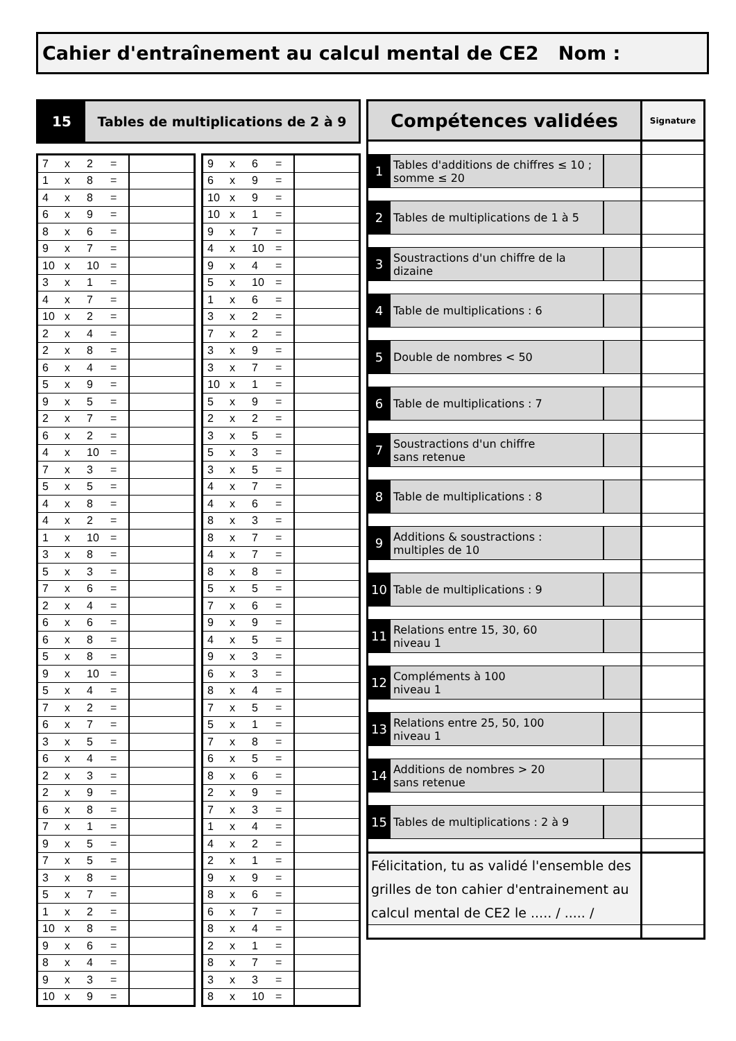Cahier d'entraînement au calcul mental de CE2 Nom :
15 Tables de multiplications de 2 à 9
| 7 | x | 2 | = | |
| 1 | x | 8 | = | |
| 4 | x | 8 | = | |
| 6 | x | 9 | = | |
| 8 | x | 6 | = | |
| 9 | x | 7 | = | |
| 10 | x | 10 | = | |
| 3 | x | 1 | = | |
| 4 | x | 7 | = | |
| 10 | x | 2 | = | |
| 2 | x | 4 | = | |
| 2 | x | 8 | = | |
| 6 | x | 4 | = | |
| 5 | x | 9 | = | |
| 9 | x | 5 | = | |
| 2 | x | 7 | = | |
| 6 | x | 2 | = | |
| 4 | x | 10 | = | |
| 7 | x | 3 | = | |
| 5 | x | 5 | = | |
| 4 | x | 8 | = | |
| 4 | x | 2 | = | |
| 1 | x | 10 | = | |
| 3 | x | 8 | = | |
| 5 | x | 3 | = | |
| 7 | x | 6 | = | |
| 2 | x | 4 | = | |
| 6 | x | 6 | = | |
| 6 | x | 8 | = | |
| 5 | x | 8 | = | |
| 9 | x | 10 | = | |
| 5 | x | 4 | = | |
| 7 | x | 2 | = | |
| 6 | x | 7 | = | |
| 3 | x | 5 | = | |
| 6 | x | 4 | = | |
| 2 | x | 3 | = | |
| 2 | x | 9 | = | |
| 6 | x | 8 | = | |
| 7 | x | 1 | = | |
| 9 | x | 5 | = | |
| 7 | x | 5 | = | |
| 3 | x | 8 | = | |
| 5 | x | 7 | = | |
| 1 | x | 2 | = | |
| 10 | x | 8 | = | |
| 9 | x | 6 | = | |
| 8 | x | 4 | = | |
| 9 | x | 3 | = | |
| 10 | x | 9 | = | |
| 9 | x | 6 | = | |
| 6 | x | 9 | = | |
| 10 | x | 9 | = | |
| 10 | x | 1 | = | |
| 9 | x | 7 | = | |
| 4 | x | 10 | = | |
| 9 | x | 4 | = | |
| 5 | x | 10 | = | |
| 1 | x | 6 | = | |
| 3 | x | 2 | = | |
| 7 | x | 2 | = | |
| 3 | x | 9 | = | |
| 3 | x | 7 | = | |
| 10 | x | 1 | = | |
| 5 | x | 9 | = | |
| 2 | x | 2 | = | |
| 3 | x | 5 | = | |
| 5 | x | 3 | = | |
| 3 | x | 5 | = | |
| 4 | x | 7 | = | |
| 4 | x | 6 | = | |
| 8 | x | 3 | = | |
| 8 | x | 7 | = | |
| 4 | x | 7 | = | |
| 8 | x | 8 | = | |
| 5 | x | 5 | = | |
| 7 | x | 6 | = | |
| 9 | x | 9 | = | |
| 4 | x | 5 | = | |
| 9 | x | 3 | = | |
| 6 | x | 3 | = | |
| 8 | x | 4 | = | |
| 7 | x | 5 | = | |
| 5 | x | 1 | = | |
| 7 | x | 8 | = | |
| 6 | x | 5 | = | |
| 8 | x | 6 | = | |
| 2 | x | 9 | = | |
| 7 | x | 3 | = | |
| 1 | x | 4 | = | |
| 4 | x | 2 | = | |
| 2 | x | 1 | = | |
| 9 | x | 9 | = | |
| 8 | x | 6 | = | |
| 6 | x | 7 | = | |
| 8 | x | 4 | = | |
| 2 | x | 1 | = | |
| 8 | x | 7 | = | |
| 3 | x | 3 | = | |
| 8 | x | 10 | = | |
| Compétences validées | | | Signature |
| 1 | Tables d'additions de chiffres ≤ 10 ; somme ≤ 20 | | |
| 2 | Tables de multiplications de 1 à 5 | | |
| 3 | Soustractions d'un chiffre de la dizaine | | |
| 4 | Table de multiplications : 6 | | |
| 5 | Double de nombres < 50 | | |
| 6 | Table de multiplications : 7 | | |
| 7 | Soustractions d'un chiffre sans retenue | | |
| 8 | Table de multiplications : 8 | | |
| 9 | Additions & soustractions : multiples de 10 | | |
| 10 | Table de multiplications : 9 | | |
| 11 | Relations entre 15, 30, 60 niveau 1 | | |
| 12 | Compléments à 100 niveau 1 | | |
| 13 | Relations entre 25, 50, 100 niveau 1 | | |
| 14 | Additions de nombres > 20 sans retenue | | |
| 15 | Tables de multiplications : 2 à 9 | | |
| Félicitation, tu as validé l'ensemble des grilles de ton cahier d'entrainement au calcul mental de CE2 le ..... / ..... / | | | |